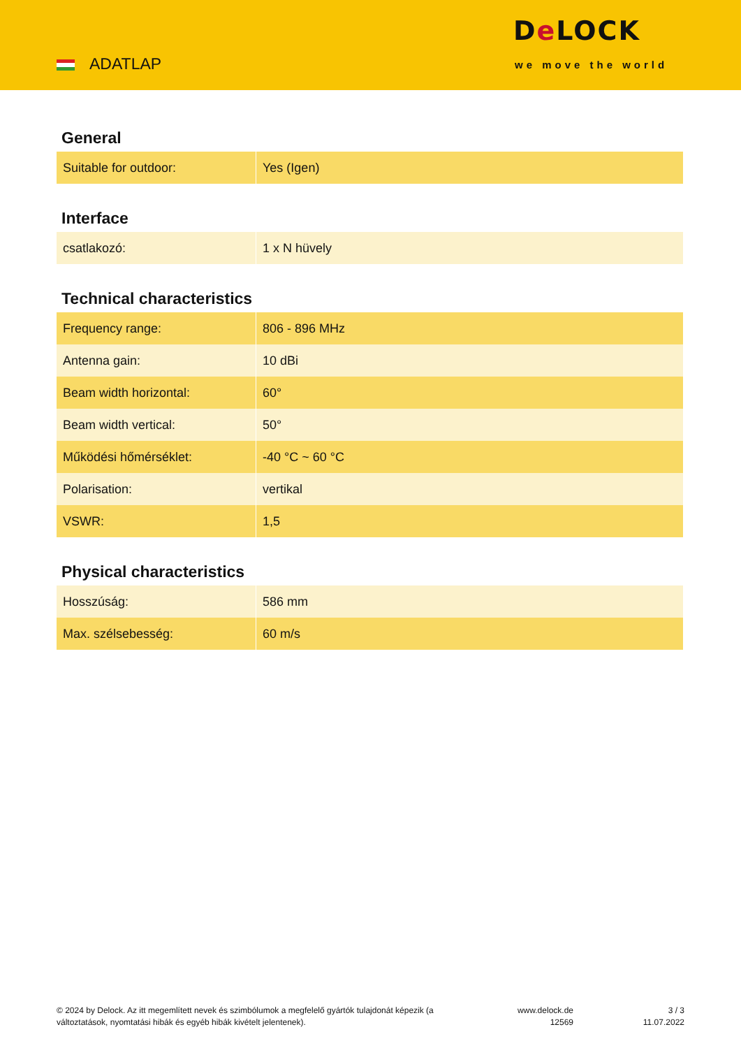ADATLAP
De LOCK
we move the world
General
| Suitable for outdoor: | Yes (Igen) |
Interface
| csatlakozó: | 1 x N hüvely |
Technical characteristics
| Frequency range: | 806 - 896 MHz |
| Antenna gain: | 10 dBi |
| Beam width horizontal: | 60° |
| Beam width vertical: | 50° |
| Működési hőmérséklet: | -40 °C ~ 60 °C |
| Polarisation: | vertikal |
| VSWR: | 1,5 |
Physical characteristics
| Hosszúság: | 586 mm |
| Max. szélsebesség: | 60 m/s |
© 2024 by Delock. Az itt megemlített nevek és szimbólumok a megfelelő gyártók tulajdonát képezik (a változtatások, nyomtatási hibák és egyéb hibák kivételt jelentenek).
www.delock.de
12569
3 / 3
11.07.2022